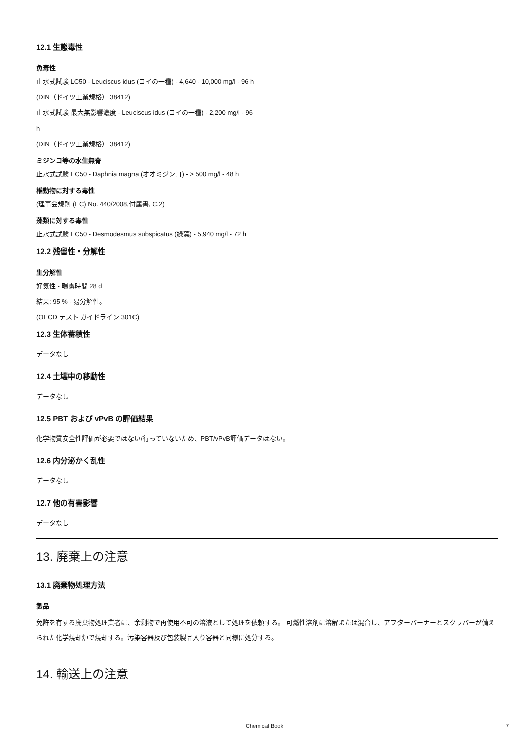12.1 生態毒性
魚毒性
止水式試験 LC50 - Leuciscus idus (コイの一種) - 4,640 - 10,000 mg/l - 96 h
(DIN（ドイツ工業規格） 38412)
止水式試験 最大無影響濃度 - Leuciscus idus (コイの一種) - 2,200 mg/l - 96
h
(DIN（ドイツ工業規格） 38412)
ミジンコ等の水生無脊
止水式試験 EC50 - Daphnia magna (オオミジンコ) - > 500 mg/l - 48 h
椎動物に対する毒性
(理事会規則 (EC) No. 440/2008,付属書, C.2)
藻類に対する毒性
止水式試験 EC50 - Desmodesmus subspicatus (緑藻) - 5,940 mg/l - 72 h
12.2 残留性・分解性
生分解性
好気性 - 曝露時間 28 d
結果: 95 % - 易分解性。
(OECD テスト ガイドライン 301C)
12.3 生体蓄積性
データなし
12.4 土壌中の移動性
データなし
12.5 PBT および vPvB の評価結果
化学物質安全性評価が必要ではない/行っていないため、PBT/vPvB評価データはない。
12.6 内分泌かく乱性
データなし
12.7 他の有害影響
データなし
13. 廃棄上の注意
13.1 廃棄物処理方法
製品
免許を有する廃棄物処理業者に、余剰物で再使用不可の溶液として処理を依頼する。 可燃性溶剤に溶解または混合し、アフターバーナーとスクラバーが備えられた化学焼却炉で焼却する。汚染容器及び包装製品入り容器と同様に処分する。
14. 輸送上の注意
Chemical Book 7